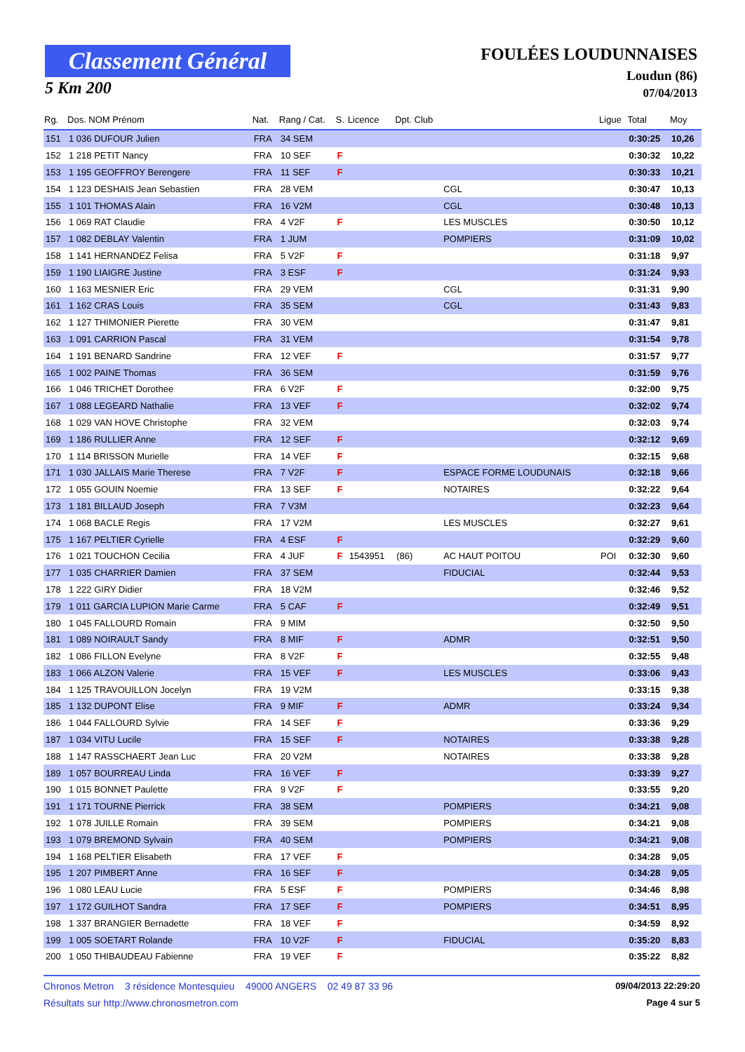Classement Général
5 Km 200
FOULÉES LOUDUNNAISES
Loudun (86)
07/04/2013
| Rg. | Dos. NOM Prénom | Nat. | Rang / Cat. | S. | Licence | Dpt. Club | | Ligue | Total | Moy |
| --- | --- | --- | --- | --- | --- | --- | --- | --- | --- | --- |
| 151 | 1 036 DUFOUR Julien | FRA | 34 SEM | | | | | | 0:30:25 | 10,26 |
| 152 | 1 218 PETIT Nancy | FRA | 10 SEF | F | | | | | 0:30:32 | 10,22 |
| 153 | 1 195 GEOFFROY Berengere | FRA | 11 SEF | F | | | | | 0:30:33 | 10,21 |
| 154 | 1 123 DESHAIS Jean Sebastien | FRA | 28 VEM | | | | CGL | | 0:30:47 | 10,13 |
| 155 | 1 101 THOMAS Alain | FRA | 16 V2M | | | | CGL | | 0:30:48 | 10,13 |
| 156 | 1 069 RAT Claudie | FRA | 4 V2F | F | | | LES MUSCLES | | 0:30:50 | 10,12 |
| 157 | 1 082 DEBLAY Valentin | FRA | 1 JUM | | | | POMPIERS | | 0:31:09 | 10,02 |
| 158 | 1 141 HERNANDEZ Felisa | FRA | 5 V2F | F | | | | | 0:31:18 | 9,97 |
| 159 | 1 190 LIAIGRE Justine | FRA | 3 ESF | F | | | | | 0:31:24 | 9,93 |
| 160 | 1 163 MESNIER Eric | FRA | 29 VEM | | | | CGL | | 0:31:31 | 9,90 |
| 161 | 1 162 CRAS Louis | FRA | 35 SEM | | | | CGL | | 0:31:43 | 9,83 |
| 162 | 1 127 THIMONIER Pierette | FRA | 30 VEM | | | | | | 0:31:47 | 9,81 |
| 163 | 1 091 CARRION Pascal | FRA | 31 VEM | | | | | | 0:31:54 | 9,78 |
| 164 | 1 191 BENARD Sandrine | FRA | 12 VEF | F | | | | | 0:31:57 | 9,77 |
| 165 | 1 002 PAINE Thomas | FRA | 36 SEM | | | | | | 0:31:59 | 9,76 |
| 166 | 1 046 TRICHET Dorothee | FRA | 6 V2F | F | | | | | 0:32:00 | 9,75 |
| 167 | 1 088 LEGEARD Nathalie | FRA | 13 VEF | F | | | | | 0:32:02 | 9,74 |
| 168 | 1 029 VAN HOVE Christophe | FRA | 32 VEM | | | | | | 0:32:03 | 9,74 |
| 169 | 1 186 RULLIER Anne | FRA | 12 SEF | F | | | | | 0:32:12 | 9,69 |
| 170 | 1 114 BRISSON Murielle | FRA | 14 VEF | F | | | | | 0:32:15 | 9,68 |
| 171 | 1 030 JALLAIS Marie Therese | FRA | 7 V2F | F | | | ESPACE FORME LOUDUNAIS | | 0:32:18 | 9,66 |
| 172 | 1 055 GOUIN Noemie | FRA | 13 SEF | F | | | NOTAIRES | | 0:32:22 | 9,64 |
| 173 | 1 181 BILLAUD Joseph | FRA | 7 V3M | | | | | | 0:32:23 | 9,64 |
| 174 | 1 068 BACLE Regis | FRA | 17 V2M | | | | LES MUSCLES | | 0:32:27 | 9,61 |
| 175 | 1 167 PELTIER Cyrielle | FRA | 4 ESF | F | | | | | 0:32:29 | 9,60 |
| 176 | 1 021 TOUCHON Cecilia | FRA | 4 JUF | F | 1543951 | (86) | AC HAUT POITOU | POI | 0:32:30 | 9,60 |
| 177 | 1 035 CHARRIER Damien | FRA | 37 SEM | | | | FIDUCIAL | | 0:32:44 | 9,53 |
| 178 | 1 222 GIRY Didier | FRA | 18 V2M | | | | | | 0:32:46 | 9,52 |
| 179 | 1 011 GARCIA LUPION Marie Carme | FRA | 5 CAF | F | | | | | 0:32:49 | 9,51 |
| 180 | 1 045 FALLOURD Romain | FRA | 9 MIM | | | | | | 0:32:50 | 9,50 |
| 181 | 1 089 NOIRAULT Sandy | FRA | 8 MIF | F | | | ADMR | | 0:32:51 | 9,50 |
| 182 | 1 086 FILLON Evelyne | FRA | 8 V2F | F | | | | | 0:32:55 | 9,48 |
| 183 | 1 066 ALZON Valerie | FRA | 15 VEF | F | | | LES MUSCLES | | 0:33:06 | 9,43 |
| 184 | 1 125 TRAVOUILLON Jocelyn | FRA | 19 V2M | | | | | | 0:33:15 | 9,38 |
| 185 | 1 132 DUPONT Elise | FRA | 9 MIF | F | | | ADMR | | 0:33:24 | 9,34 |
| 186 | 1 044 FALLOURD Sylvie | FRA | 14 SEF | F | | | | | 0:33:36 | 9,29 |
| 187 | 1 034 VITU Lucile | FRA | 15 SEF | F | | | NOTAIRES | | 0:33:38 | 9,28 |
| 188 | 1 147 RASSCHAERT Jean Luc | FRA | 20 V2M | | | | NOTAIRES | | 0:33:38 | 9,28 |
| 189 | 1 057 BOURREAU Linda | FRA | 16 VEF | F | | | | | 0:33:39 | 9,27 |
| 190 | 1 015 BONNET Paulette | FRA | 9 V2F | F | | | | | 0:33:55 | 9,20 |
| 191 | 1 171 TOURNE Pierrick | FRA | 38 SEM | | | | POMPIERS | | 0:34:21 | 9,08 |
| 192 | 1 078 JUILLE Romain | FRA | 39 SEM | | | | POMPIERS | | 0:34:21 | 9,08 |
| 193 | 1 079 BREMOND Sylvain | FRA | 40 SEM | | | | POMPIERS | | 0:34:21 | 9,08 |
| 194 | 1 168 PELTIER Elisabeth | FRA | 17 VEF | F | | | | | 0:34:28 | 9,05 |
| 195 | 1 207 PIMBERT Anne | FRA | 16 SEF | F | | | | | 0:34:28 | 9,05 |
| 196 | 1 080 LEAU Lucie | FRA | 5 ESF | F | | | POMPIERS | | 0:34:46 | 8,98 |
| 197 | 1 172 GUILHOT Sandra | FRA | 17 SEF | F | | | POMPIERS | | 0:34:51 | 8,95 |
| 198 | 1 337 BRANGIER Bernadette | FRA | 18 VEF | F | | | | | 0:34:59 | 8,92 |
| 199 | 1 005 SOETART Rolande | FRA | 10 V2F | F | | | FIDUCIAL | | 0:35:20 | 8,83 |
| 200 | 1 050 THIBAUDEAU Fabienne | FRA | 19 VEF | F | | | | | 0:35:22 | 8,82 |
Chronos Metron 3 résidence Montesquieu 49000 ANGERS 02 49 87 33 96 09/04/2013 22:29:20
Résultats sur http://www.chronosmetron.com Page 4 sur 5